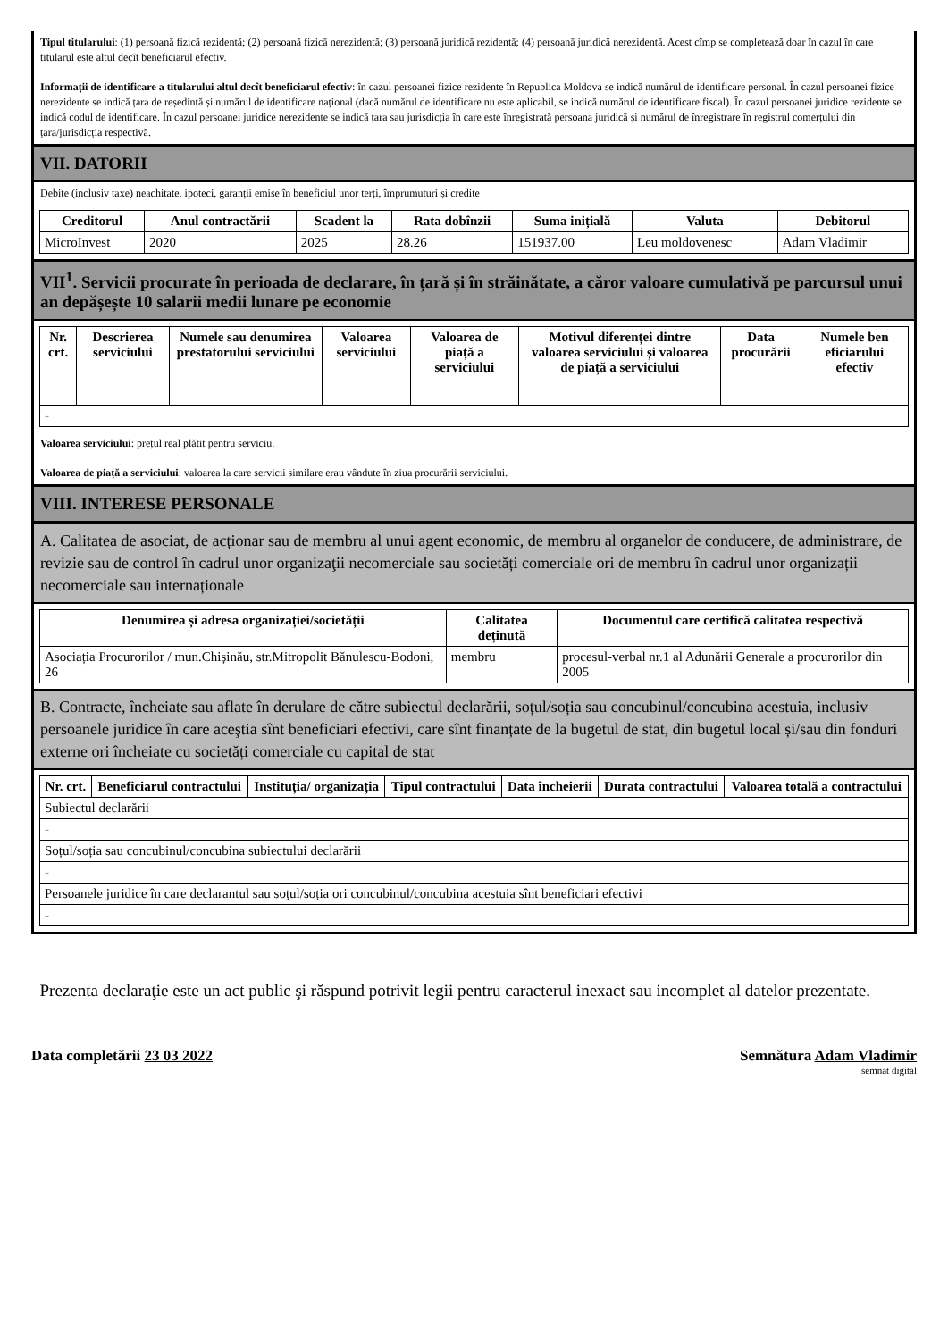Tipul titularului: (1) persoană fizică rezidentă; (2) persoană fizică nerezidentă; (3) persoană juridică rezidentă; (4) persoană juridică nerezidentă. Acest cîmp se completează doar în cazul în care titularul este altul decît beneficiarul efectiv.
Informații de identificare a titularului altul decît beneficiarul efectiv: în cazul persoanei fizice rezidente în Republica Moldova se indică numărul de identificare personal. În cazul persoanei fizice nerezidente se indică țara de reședință și numărul de identificare național (dacă numărul de identificare nu este aplicabil, se indică numărul de identificare fiscal). În cazul persoanei juridice rezidente se indică codul de identificare. În cazul persoanei juridice nerezidente se indică țara sau jurisdicția în care este înregistrată persoana juridică și numărul de înregistrare în registrul comerțului din țara/jurisdicția respectivă.
VII. DATORII
Debite (inclusiv taxe) neachitate, ipoteci, garanții emise în beneficiul unor terți, împrumuturi și credite
| Creditorul | Anul contractării | Scadent la | Rata dobînzii | Suma inițială | Valuta | Debitorul |
| --- | --- | --- | --- | --- | --- | --- |
| MicroInvest | 2020 | 2025 | 28.26 | 151937.00 | Leu moldovenesc | Adam Vladimir |
VII<sup>1</sup>. Servicii procurate în perioada de declarare, în țară și în străinătate, a căror valoare cumulativă pe parcursul unui an depășește 10 salarii medii lunare pe economie
| Nr. crt. | Descrierea serviciului | Numele sau denumirea prestatorului serviciului | Valoarea serviciului | Valoarea de piață a serviciului | Motivul diferenței dintre valoarea serviciului și valoarea de piață a serviciului | Data procurării | Numele ben eficiarului efectiv |
| --- | --- | --- | --- | --- | --- | --- | --- |
| - | | | | | | | |
Valoarea serviciului: prețul real plătit pentru serviciu.
Valoarea de piață a serviciului: valoarea la care servicii similare erau vândute în ziua procurării serviciului.
VIII. INTERESE PERSONALE
A. Calitatea de asociat, de acționar sau de membru al unui agent economic, de membru al organelor de conducere, de administrare, de revizie sau de control în cadrul unor organizaţii necomerciale sau societăți comerciale ori de membru în cadrul unor organizații necomerciale sau internaționale
| Denumirea și adresa organizației/societății | Calitatea deținută | Documentul care certifică calitatea respectivă |
| --- | --- | --- |
| Asociația Procurorilor / mun.Chișinău, str.Mitropolit Bănulescu-Bodoni, 26 | membru | procesul-verbal nr.1 al Adunării Generale a procurorilor din 2005 |
B. Contracte, încheiate sau aflate în derulare de către subiectul declarării, soțul/soția sau concubinul/concubina acestuia, inclusiv persoanele juridice în care aceştia sînt beneficiari efectivi, care sînt finanțate de la bugetul de stat, din bugetul local și/sau din fonduri externe ori încheiate cu societăți comerciale cu capital de stat
| Nr. crt. | Beneficiarul contractului | Instituția/ organizația | Tipul contractului | Data încheierii | Durata contractului | Valoarea totală a contractului |
| --- | --- | --- | --- | --- | --- | --- |
| Subiectul declarării | | | | | | |
| - | | | | | | |
| Soțul/soția sau concubinul/concubina subiectului declarării | | | | | | |
| - | | | | | | |
| Persoanele juridice în care declarantul sau soțul/soția ori concubinul/concubina acestuia sînt beneficiari efectivi | | | | | | |
| - | | | | | | |
Prezenta declaraţie este un act public şi răspund potrivit legii pentru caracterul inexact sau incomplet al datelor prezentate.
Data completării 23 03 2022 Semnătura Adam Vladimir
semnat digital